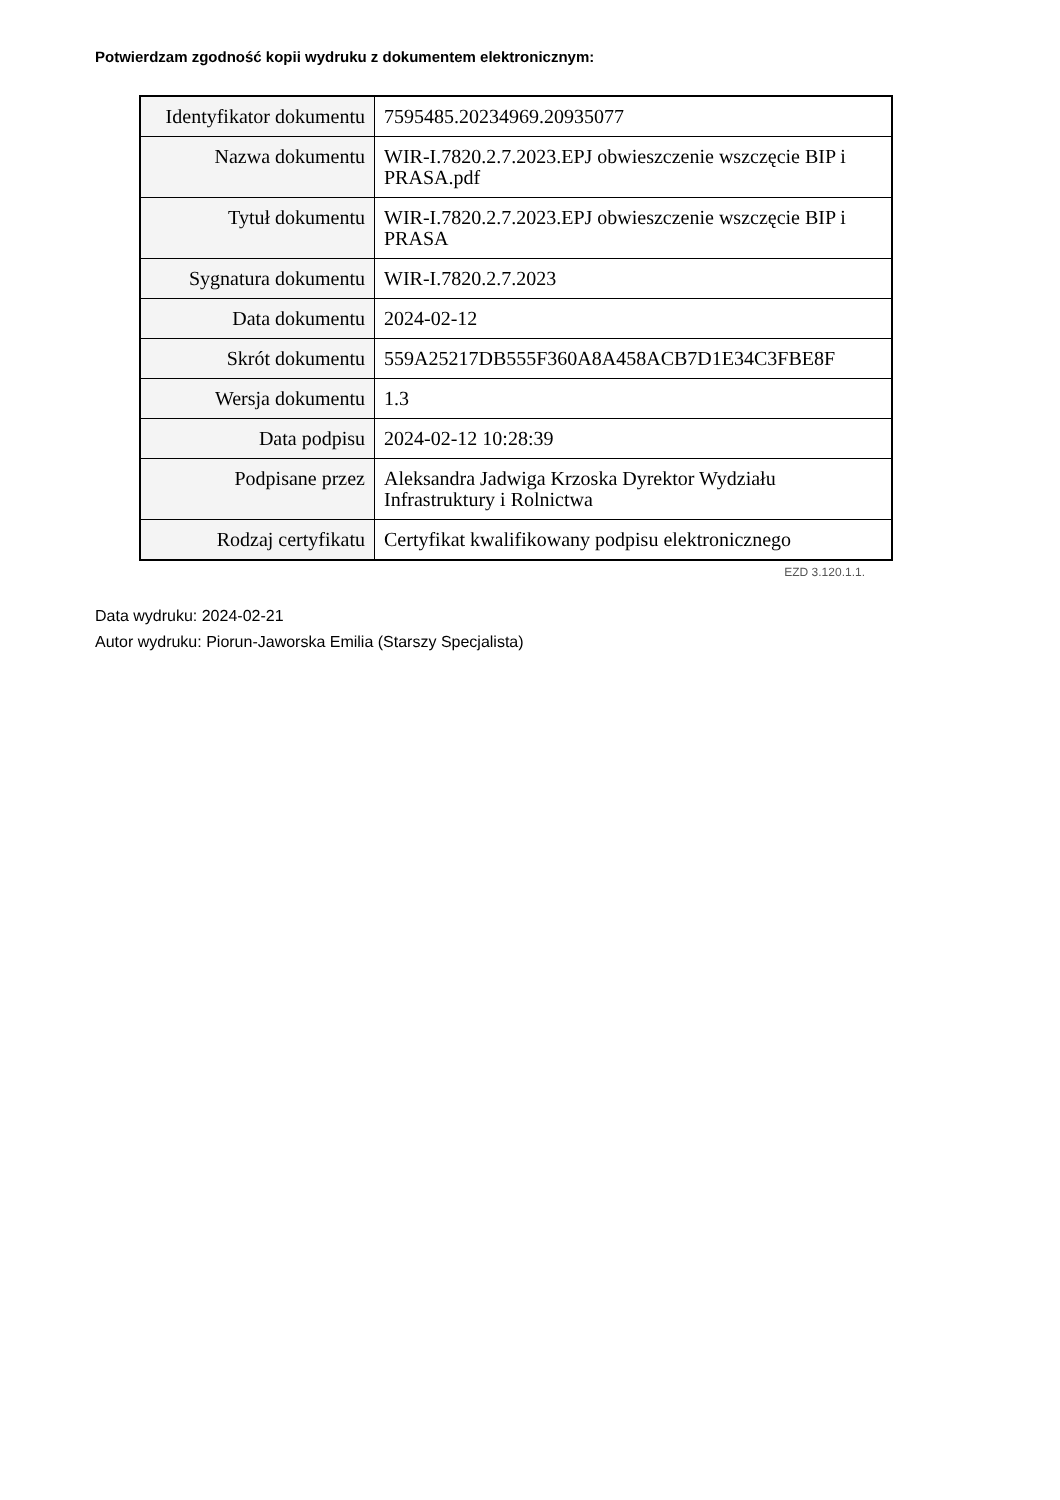Potwierdzam zgodność kopii wydruku z dokumentem elektronicznym:
| Identyfikator dokumentu | 7595485.20234969.20935077 |
| Nazwa dokumentu | WIR-I.7820.2.7.2023.EPJ obwieszczenie wszczęcie BIP i PRASA.pdf |
| Tytuł dokumentu | WIR-I.7820.2.7.2023.EPJ obwieszczenie wszczęcie BIP i PRASA |
| Sygnatura dokumentu | WIR-I.7820.2.7.2023 |
| Data dokumentu | 2024-02-12 |
| Skrót dokumentu | 559A25217DB555F360A8A458ACB7D1E34C3FBE8F |
| Wersja dokumentu | 1.3 |
| Data podpisu | 2024-02-12 10:28:39 |
| Podpisane przez | Aleksandra Jadwiga Krzoska Dyrektor Wydziału Infrastruktury i Rolnictwa |
| Rodzaj certyfikatu | Certyfikat kwalifikowany podpisu elektronicznego |
EZD 3.120.1.1.
Data wydruku: 2024-02-21
Autor wydruku: Piorun-Jaworska Emilia (Starszy Specjalista)